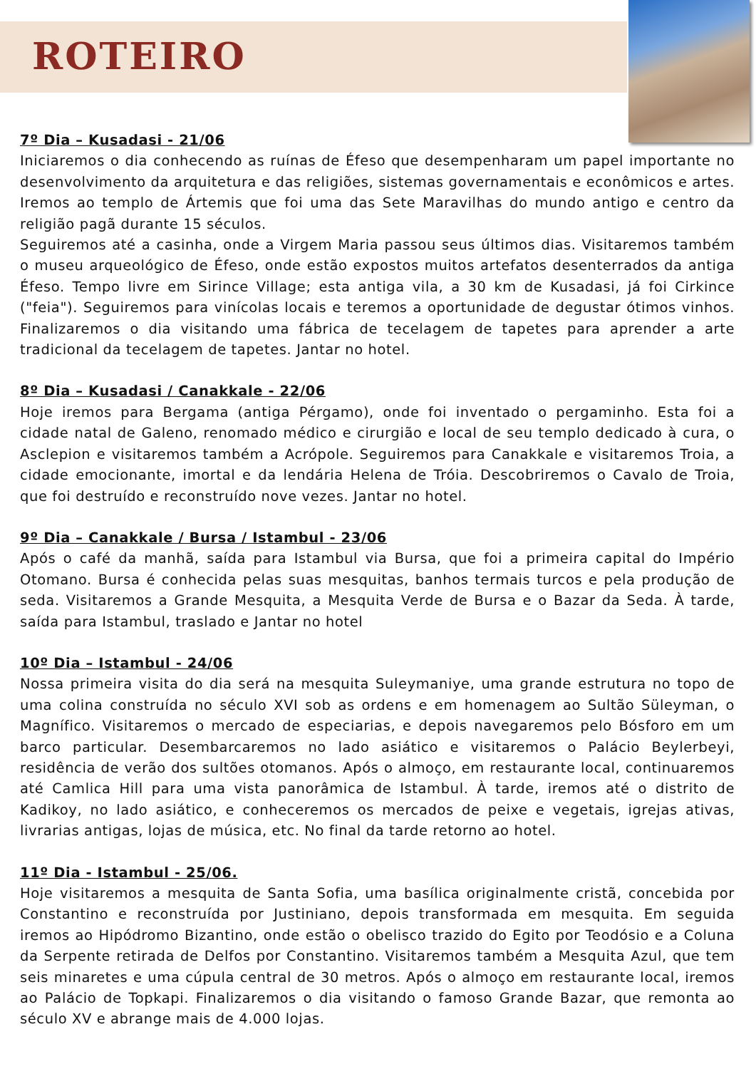ROTEIRO
7º Dia – Kusadasi - 21/06
Iniciaremos o dia conhecendo as ruínas de Éfeso que desempenharam um papel importante no desenvolvimento da arquitetura e das religiões, sistemas governamentais e econômicos e artes. Iremos ao templo de Ártemis que foi uma das Sete Maravilhas do mundo antigo e centro da religião pagã durante 15 séculos.
Seguiremos até a casinha, onde a Virgem Maria passou seus últimos dias. Visitaremos também o museu arqueológico de Éfeso, onde estão expostos muitos artefatos desenterrados da antiga Éfeso. Tempo livre em Sirince Village; esta antiga vila, a 30 km de Kusadasi, já foi Cirkince ("feia"). Seguiremos para vinícolas locais e teremos a oportunidade de degustar ótimos vinhos. Finalizaremos o dia visitando uma fábrica de tecelagem de tapetes para aprender a arte tradicional da tecelagem de tapetes. Jantar no hotel.
8º Dia – Kusadasi / Canakkale - 22/06
Hoje iremos para Bergama (antiga Pérgamo), onde foi inventado o pergaminho. Esta foi a cidade natal de Galeno, renomado médico e cirurgião e local de seu templo dedicado à cura, o Asclepion e visitaremos também a Acrópole. Seguiremos para Canakkale e visitaremos Troia, a cidade emocionante, imortal e da lendária Helena de Tróia. Descobriremos o Cavalo de Troia, que foi destruído e reconstruído nove vezes. Jantar no hotel.
9º Dia – Canakkale / Bursa / Istambul - 23/06
Após o café da manhã, saída para Istambul via Bursa, que foi a primeira capital do Império Otomano. Bursa é conhecida pelas suas mesquitas, banhos termais turcos e pela produção de seda. Visitaremos a Grande Mesquita, a Mesquita Verde de Bursa e o Bazar da Seda. À tarde, saída para Istambul, traslado e Jantar no hotel
10º Dia – Istambul - 24/06
Nossa primeira visita do dia será na mesquita Suleymaniye, uma grande estrutura no topo de uma colina construída no século XVI sob as ordens e em homenagem ao Sultão Süleyman, o Magnífico. Visitaremos o mercado de especiarias, e depois navegaremos pelo Bósforo em um barco particular. Desembarcaremos no lado asiático e visitaremos o Palácio Beylerbeyi, residência de verão dos sultões otomanos. Após o almoço, em restaurante local, continuaremos até Camlica Hill para uma vista panorâmica de Istambul. À tarde, iremos até o distrito de Kadikoy, no lado asiático, e conheceremos os mercados de peixe e vegetais, igrejas ativas, livrarias antigas, lojas de música, etc. No final da tarde retorno ao hotel.
11º Dia - Istambul - 25/06.
Hoje visitaremos a mesquita de Santa Sofia, uma basílica originalmente cristã, concebida por Constantino e reconstruída por Justiniano, depois transformada em mesquita. Em seguida iremos ao Hipódromo Bizantino, onde estão o obelisco trazido do Egito por Teodósio e a Coluna da Serpente retirada de Delfos por Constantino. Visitaremos também a Mesquita Azul, que tem seis minaretes e uma cúpula central de 30 metros. Após o almoço em restaurante local, iremos ao Palácio de Topkapi. Finalizaremos o dia visitando o famoso Grande Bazar, que remonta ao século XV e abrange mais de 4.000 lojas.